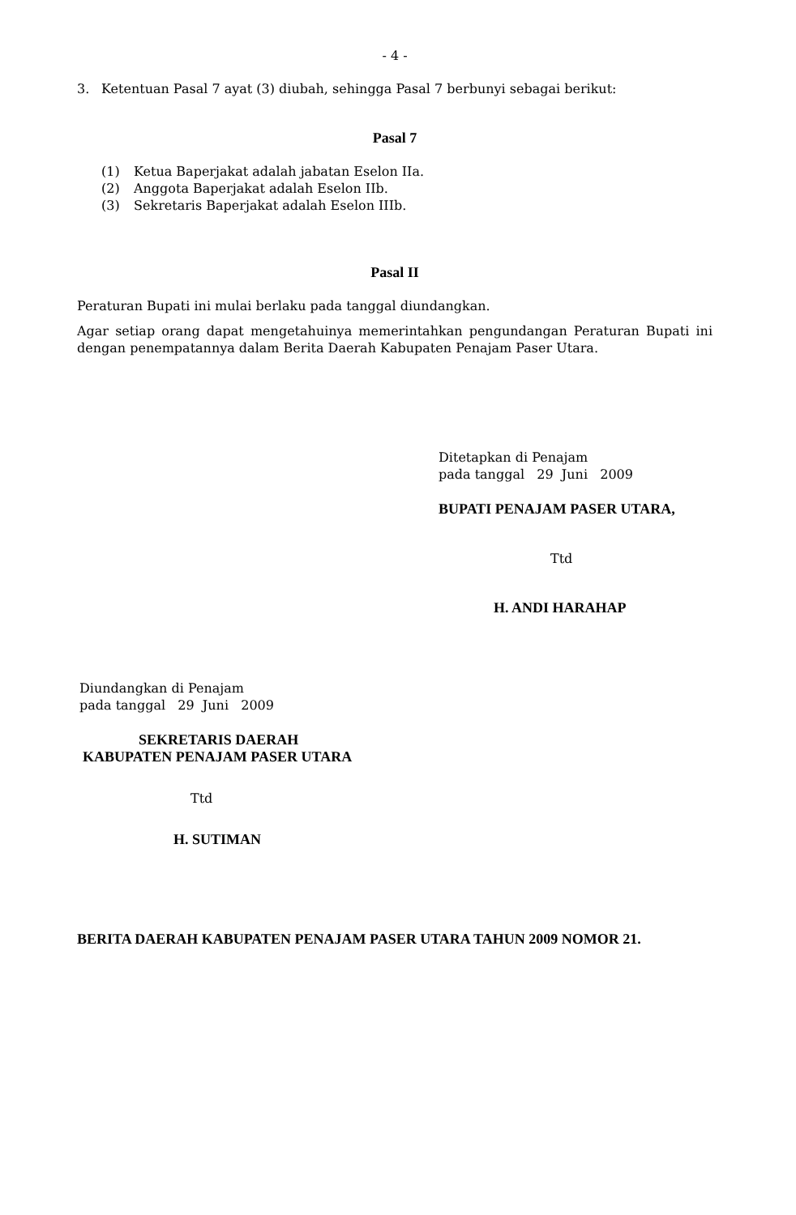- 4 -
3. Ketentuan Pasal 7 ayat (3) diubah, sehingga Pasal 7 berbunyi sebagai berikut:
Pasal 7
(1) Ketua Baperjakat adalah jabatan Eselon IIa.
(2) Anggota Baperjakat adalah Eselon IIb.
(3) Sekretaris Baperjakat adalah Eselon IIIb.
Pasal II
Peraturan Bupati ini mulai berlaku pada tanggal diundangkan.
Agar setiap orang dapat mengetahuinya memerintahkan pengundangan Peraturan Bupati ini dengan penempatannya dalam Berita Daerah Kabupaten Penajam Paser Utara.
Ditetapkan di Penajam
pada tanggal 29 Juni 2009
BUPATI PENAJAM PASER UTARA,
Ttd
H. ANDI HARAHAP
Diundangkan di Penajam
pada tanggal 29 Juni 2009
SEKRETARIS DAERAH
KABUPATEN PENAJAM PASER UTARA
Ttd
H. SUTIMAN
BERITA DAERAH KABUPATEN PENAJAM PASER UTARA TAHUN 2009 NOMOR 21.